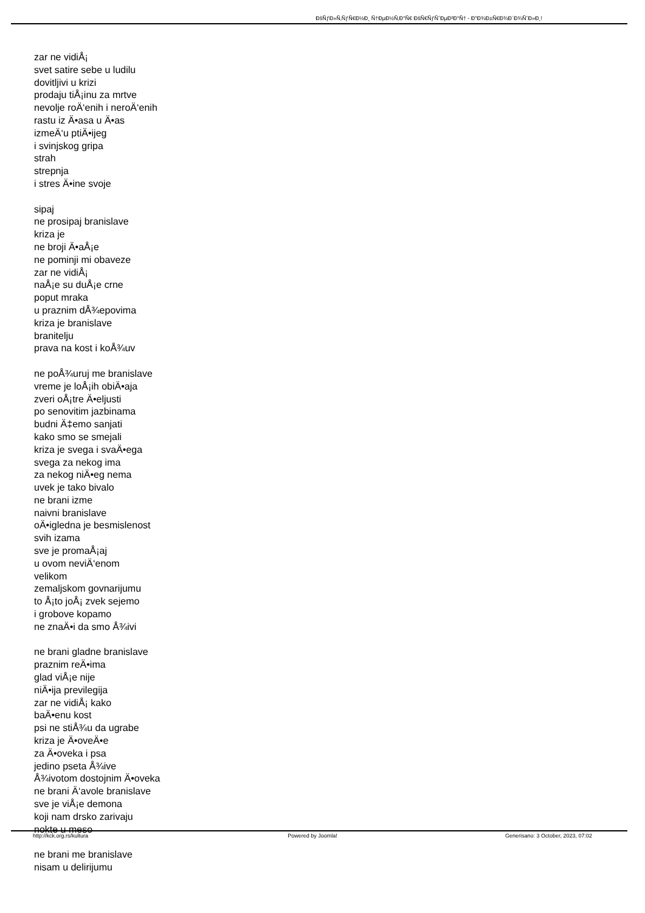ÐšÑƒÐ»Ñ‚ÑƒÑ€Ð½Ð¸ Ñ†ÐµÐ½Ñ‚Ð°Ñ€ ÐšÑ€ÑƒÑˆÐµÐ²Ð°Ñ† - Ð"Ð¾Ð±Ñ€Ð¾Ð´Ð¾ÑˆÐ»Ð¸!
zar ne vidiÅ¡
svet satire sebe u ludilu
dovitljivi u krizi
prodaju tiÅ¡inu za mrtve
nevolje roÄ‘enih i neroÄ‘enih
rastu iz Ä•asa u Ä•as
izmeÄ‘u ptiÄ•ijeg
i svinjskog gripa
strah
strepnja
i stres Ä•ine svoje
sipaj
ne prosipaj branislave
kriza je
ne broji Ä•aÅ¡e
ne pominji mi obaveze
zar ne vidiÅ¡
naÅ¡e su duÅ¡e crne
poput mraka
u praznim dÅ¾epovima
kriza je branislave
branitelju
prava na kost i koÅ¾uv
ne poÅ¾uruj me branislave
vreme je loÅ¡ih obiÄ•aja
zveri oÅ¡tre Ä•eljusti
po senovitim jazbinama
budni Ä‡emo sanjati
kako smo se smejali
kriza je svega i svaÄ•ega
svega za nekog ima
za nekog niÄ•eg nema
uvek je tako bivalo
ne brani izme
naivni branislave
oÄ•igledna je besmislenost
svih izama
sve je promaÅ¡aj
u ovom neviÄ‘enom
velikom
zemaljskom govnarijumu
to Å¡to joÅ¡ zvek sejemo
i grobove kopamo
ne znaÄ•i da smo Å¾ivi
ne brani gladne branislave
praznim reÄ•ima
glad viÅ¡e nije
niÄ•ija previlegija
zar ne vidiÅ¡ kako
baÄ•enu kost
psi ne stiÅ¾u da ugrabe
kriza je Ä•oveÄ•e
za Ä•oveka i psa
jedino pseta Å¾ive
Å¾ivotom dostojnim Ä•oveka
ne brani Ä‘avole branislave
sve je viÅ¡e demona
koji nam drsko zarivaju
nokte u meso
ne brani me branislave
nisam u delirijumu
http://kck.org.rs/kultura Powered by Joomla! Generisano: 3 October, 2023, 07:02